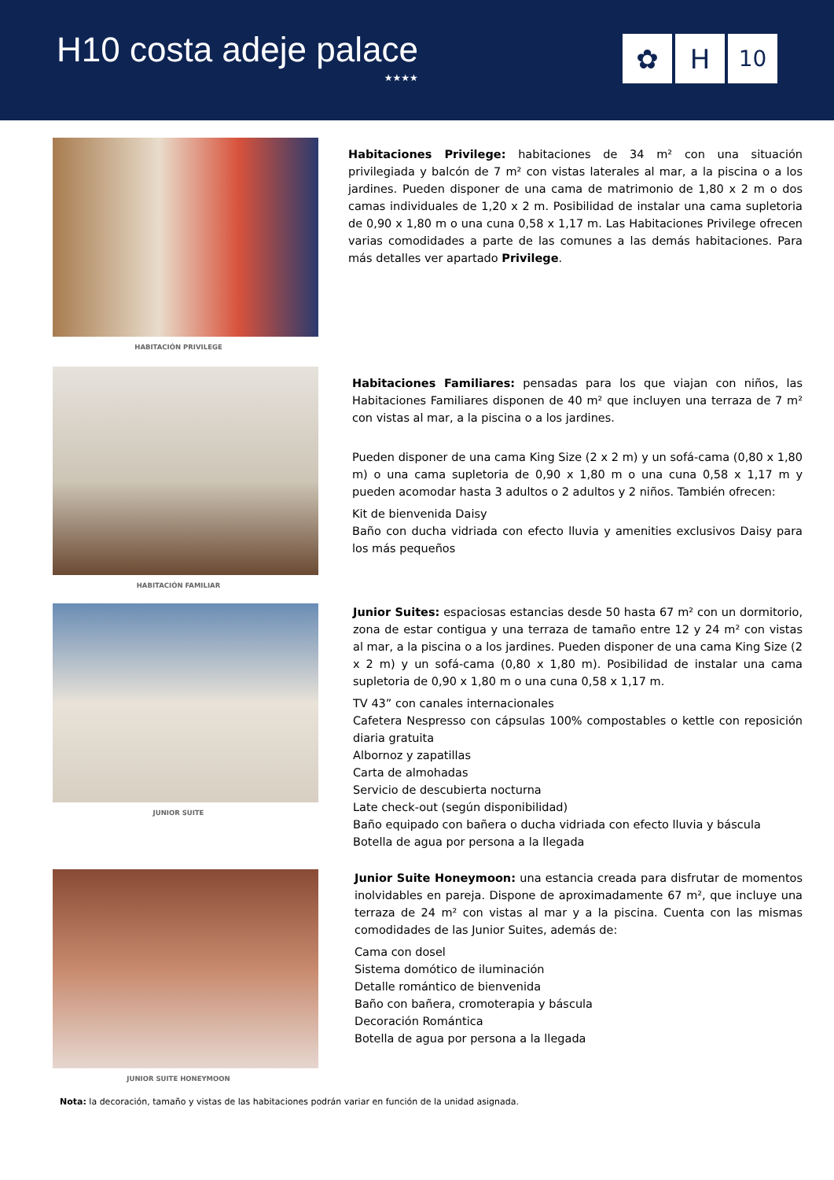H10 costa adeje palace
★★★★
✿ H
10
HABITACIÓN PRIVILEGE
Habitaciones Privilege: habitaciones de 34 m² con una situación privilegiada y balcón de 7 m² con vistas laterales al mar, a la piscina o a los jardines. Pueden disponer de una cama de matrimonio de 1,80 x 2 m o dos camas individuales de 1,20 x 2 m. Posibilidad de instalar una cama supletoria de 0,90 x 1,80 m o una cuna 0,58 x 1,17 m. Las Habitaciones Privilege ofrecen varias comodidades a parte de las comunes a las demás habitaciones. Para más detalles ver apartado Privilege.
HABITACIÓN FAMILIAR
Habitaciones Familiares: pensadas para los que viajan con niños, las Habitaciones Familiares disponen de 40 m² que incluyen una terraza de 7 m² con vistas al mar, a la piscina o a los jardines.
Pueden disponer de una cama King Size (2 x 2 m) y un sofá-cama (0,80 x 1,80 m) o una cama supletoria de 0,90 x 1,80 m o una cuna 0,58 x 1,17 m y pueden acomodar hasta 3 adultos o 2 adultos y 2 niños. También ofrecen:
Kit de bienvenida Daisy
Baño con ducha vidriada con efecto lluvia y amenities exclusivos Daisy para los más pequeños
JUNIOR SUITE
Junior Suites: espaciosas estancias desde 50 hasta 67 m² con un dormitorio, zona de estar contigua y una terraza de tamaño entre 12 y 24 m² con vistas al mar, a la piscina o a los jardines. Pueden disponer de una cama King Size (2 x 2 m) y un sofá-cama (0,80 x 1,80 m). Posibilidad de instalar una cama supletoria de 0,90 x 1,80 m o una cuna 0,58 x 1,17 m.
TV 43” con canales internacionales
Cafetera Nespresso con cápsulas 100% compostables o kettle con reposición diaria gratuita
Albornoz y zapatillas
Carta de almohadas
Servicio de descubierta nocturna
Late check-out (según disponibilidad)
Baño equipado con bañera o ducha vidriada con efecto lluvia y báscula
Botella de agua por persona a la llegada
JUNIOR SUITE HONEYMOON
Junior Suite Honeymoon: una estancia creada para disfrutar de momentos inolvidables en pareja. Dispone de aproximadamente 67 m², que incluye una terraza de 24 m² con vistas al mar y a la piscina. Cuenta con las mismas comodidades de las Junior Suites, además de:
Cama con dosel
Sistema domótico de iluminación
Detalle romántico de bienvenida
Baño con bañera, cromoterapia y báscula
Decoración Romántica
Botella de agua por persona a la llegada
Nota: la decoración, tamaño y vistas de las habitaciones podrán variar en función de la unidad asignada.